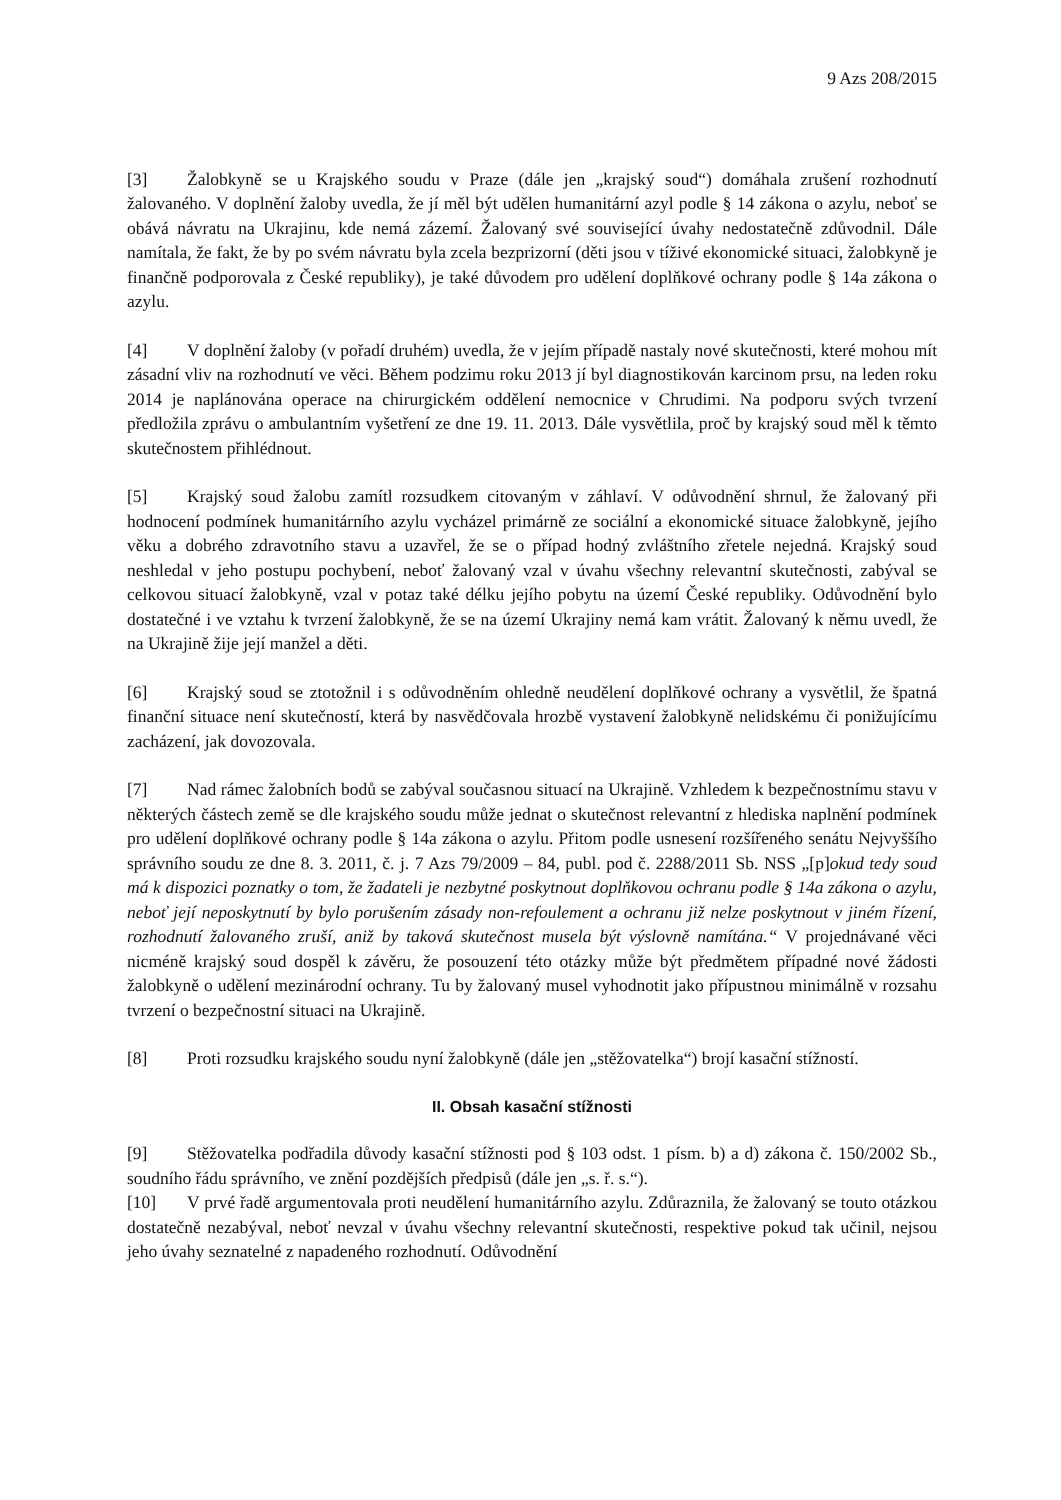9 Azs 208/2015
[3] Žalobkyně se u Krajského soudu v Praze (dále jen „krajský soud“) domáhala zrušení rozhodnutí žalovaného. V doplnění žaloby uvedla, že jí měl být udělen humanitární azyl podle § 14 zákona o azylu, neboť se obává návratu na Ukrajinu, kde nemá zázemí. Žalovaný své související úvahy nedostatečně zdůvodnil. Dále namítala, že fakt, že by po svém návratu byla zcela bezprizorní (děti jsou v tíživé ekonomické situaci, žalobkyně je finančně podporovala z České republiky), je také důvodem pro udělení doplňkové ochrany podle § 14a zákona o azylu.
[4] V doplnění žaloby (v pořadí druhém) uvedla, že v jejím případě nastaly nové skutečnosti, které mohou mít zásadní vliv na rozhodnutí ve věci. Během podzimu roku 2013 jí byl diagnostikován karcinom prsu, na leden roku 2014 je naplánována operace na chirurgickém oddělení nemocnice v Chrudimi. Na podporu svých tvrzení předložila zprávu o ambulantním vyšetření ze dne 19. 11. 2013. Dále vysvětlila, proč by krajský soud měl k těmto skutečnostem přihlédnout.
[5] Krajský soud žalobu zamítl rozsudkem citovaným v záhlaví. V odůvodnění shrnul, že žalovaný při hodnocení podmínek humanitárního azylu vycházel primárně ze sociální a ekonomické situace žalobkyně, jejího věku a dobrého zdravotního stavu a uzavřel, že se o případ hodný zvláštního zřetele nejedná. Krajský soud neshledal v jeho postupu pochybení, neboť žalovaný vzal v úvahu všechny relevantní skutečnosti, zabýval se celkovou situací žalobkyně, vzal v potaz také délku jejího pobytu na území České republiky. Odůvodnění bylo dostatečné i ve vztahu k tvrzení žalobkyně, že se na území Ukrajiny nemá kam vrátit. Žalovaný k němu uvedl, že na Ukrajině žije její manžel a děti.
[6] Krajský soud se ztotožnil i s odůvodněním ohledně neudělení doplňkové ochrany a vysvětlil, že špatná finanční situace není skutečností, která by nasvědčovala hrozbě vystavení žalobkyně nelidskému či ponižujícímu zacházení, jak dovozovala.
[7] Nad rámec žalobních bodů se zabýval současnou situací na Ukrajině. Vzhledem k bezpečnostnímu stavu v některých částech země se dle krajského soudu může jednat o skutečnost relevantní z hlediska naplnění podmínek pro udělení doplňkové ochrany podle § 14a zákona o azylu. Přitom podle usnesení rozšířeného senátu Nejvyššího správního soudu ze dne 8. 3. 2011, č. j. 7 Azs 79/2009 – 84, publ. pod č. 2288/2011 Sb. NSS „[p]okud tedy soud má k dispozici poznatky o tom, že žadateli je nezbytné poskytnout doplňkovou ochranu podle § 14a zákona o azylu, neboť její neposkytnutí by bylo porušením zásady non-refoulement a ochranu již nelze poskytnout v jiném řízení, rozhodnutí žalovaného zruší, aniž by taková skutečnost musela být výslovně namítána.“ V projednávané věci nicméně krajský soud dospěl k závěru, že posouzení této otázky může být předmětem případné nové žádosti žalobkyně o udělení mezinárodní ochrany. Tu by žalovaný musel vyhodnotit jako přípustnou minimálně v rozsahu tvrzení o bezpečnostní situaci na Ukrajině.
[8] Proti rozsudku krajského soudu nyní žalobkyně (dále jen „stěžovatelka“) brojí kasační stížností.
II. Obsah kasační stížnosti
[9] Stěžovatelka podřadila důvody kasační stížnosti pod § 103 odst. 1 písm. b) a d) zákona č. 150/2002 Sb., soudního řádu správního, ve znění pozdějších předpisů (dále jen „s. ř. s.“).
[10] V prvé řadě argumentovala proti neudělení humanitárního azylu. Zdůraznila, že žalovaný se touto otázkou dostatečně nezabýval, neboť nevzal v úvahu všechny relevantní skutečnosti, respektive pokud tak učinil, nejsou jeho úvahy seznatelné z napadeného rozhodnutí. Odůvodnění